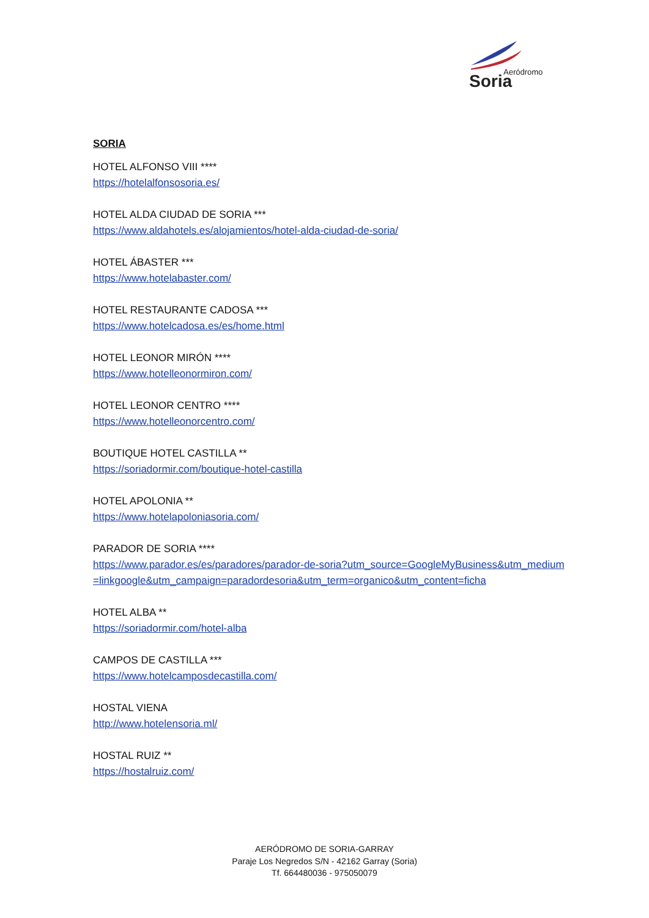Aeródromo
Soria
SORIA
HOTEL ALFONSO VIII ****
https://hotelalfonsosoria.es/
HOTEL ALDA CIUDAD DE SORIA ***
https://www.aldahotels.es/alojamientos/hotel-alda-ciudad-de-soria/
HOTEL ÁBASTER ***
https://www.hotelabaster.com/
HOTEL RESTAURANTE CADOSA ***
https://www.hotelcadosa.es/es/home.html
HOTEL LEONOR MIRÓN ****
https://www.hotelleonormiron.com/
HOTEL LEONOR CENTRO ****
https://www.hotelleonorcentro.com/
BOUTIQUE HOTEL CASTILLA **
https://soriadormir.com/boutique-hotel-castilla
HOTEL APOLONIA **
https://www.hotelapoloniasoria.com/
PARADOR DE SORIA ****
https://www.parador.es/es/paradores/parador-de-soria?utm_source=GoogleMyBusiness&utm_medium=linkgoogle&utm_campaign=paradordesoria&utm_term=organico&utm_content=ficha
HOTEL ALBA **
https://soriadormir.com/hotel-alba
CAMPOS DE CASTILLA ***
https://www.hotelcamposdecastilla.com/
HOSTAL VIENA
http://www.hotelensoria.ml/
HOSTAL RUIZ **
https://hostalruiz.com/
AERÓDROMO DE SORIA-GARRAY
Paraje Los Negredos S/N - 42162 Garray (Soria)
Tf. 664480036 - 975050079